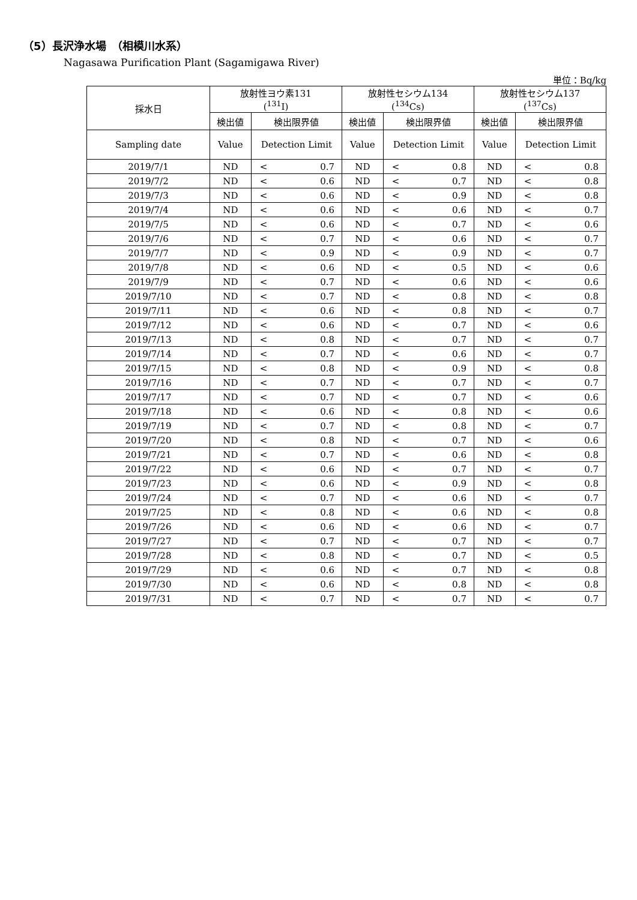（5）長沢浄水場　（相模川水系）
Nagasawa Purification Plant (Sagamigawa River)
単位：Bq/kg
| 採水日 | 放射性ヨウ素131 (<sup>131</sup>I) | | | 放射性セシウム134 (<sup>134</sup>Cs) | | | 放射性セシウム137 (<sup>137</sup>Cs) | | |
| --- | --- | --- | --- | --- | --- | --- | --- | --- | --- |
| | 検出値 | 検出限界値 | | 検出値 | 検出限界値 | | 検出値 | 検出限界値 | |
| Sampling date | Value | Detection Limit | | Value | Detection Limit | | Value | Detection Limit | |
| 2019/7/1 | ND | < | 0.7 | ND | < | 0.8 | ND | < | 0.8 |
| 2019/7/2 | ND | < | 0.6 | ND | < | 0.7 | ND | < | 0.8 |
| 2019/7/3 | ND | < | 0.6 | ND | < | 0.9 | ND | < | 0.8 |
| 2019/7/4 | ND | < | 0.6 | ND | < | 0.6 | ND | < | 0.7 |
| 2019/7/5 | ND | < | 0.6 | ND | < | 0.7 | ND | < | 0.6 |
| 2019/7/6 | ND | < | 0.7 | ND | < | 0.6 | ND | < | 0.7 |
| 2019/7/7 | ND | < | 0.9 | ND | < | 0.9 | ND | < | 0.7 |
| 2019/7/8 | ND | < | 0.6 | ND | < | 0.5 | ND | < | 0.6 |
| 2019/7/9 | ND | < | 0.7 | ND | < | 0.6 | ND | < | 0.6 |
| 2019/7/10 | ND | < | 0.7 | ND | < | 0.8 | ND | < | 0.8 |
| 2019/7/11 | ND | < | 0.6 | ND | < | 0.8 | ND | < | 0.7 |
| 2019/7/12 | ND | < | 0.6 | ND | < | 0.7 | ND | < | 0.6 |
| 2019/7/13 | ND | < | 0.8 | ND | < | 0.7 | ND | < | 0.7 |
| 2019/7/14 | ND | < | 0.7 | ND | < | 0.6 | ND | < | 0.7 |
| 2019/7/15 | ND | < | 0.8 | ND | < | 0.9 | ND | < | 0.8 |
| 2019/7/16 | ND | < | 0.7 | ND | < | 0.7 | ND | < | 0.7 |
| 2019/7/17 | ND | < | 0.7 | ND | < | 0.7 | ND | < | 0.6 |
| 2019/7/18 | ND | < | 0.6 | ND | < | 0.8 | ND | < | 0.6 |
| 2019/7/19 | ND | < | 0.7 | ND | < | 0.8 | ND | < | 0.7 |
| 2019/7/20 | ND | < | 0.8 | ND | < | 0.7 | ND | < | 0.6 |
| 2019/7/21 | ND | < | 0.7 | ND | < | 0.6 | ND | < | 0.8 |
| 2019/7/22 | ND | < | 0.6 | ND | < | 0.7 | ND | < | 0.7 |
| 2019/7/23 | ND | < | 0.6 | ND | < | 0.9 | ND | < | 0.8 |
| 2019/7/24 | ND | < | 0.7 | ND | < | 0.6 | ND | < | 0.7 |
| 2019/7/25 | ND | < | 0.8 | ND | < | 0.6 | ND | < | 0.8 |
| 2019/7/26 | ND | < | 0.6 | ND | < | 0.6 | ND | < | 0.7 |
| 2019/7/27 | ND | < | 0.7 | ND | < | 0.7 | ND | < | 0.7 |
| 2019/7/28 | ND | < | 0.8 | ND | < | 0.7 | ND | < | 0.5 |
| 2019/7/29 | ND | < | 0.6 | ND | < | 0.7 | ND | < | 0.8 |
| 2019/7/30 | ND | < | 0.6 | ND | < | 0.8 | ND | < | 0.8 |
| 2019/7/31 | ND | < | 0.7 | ND | < | 0.7 | ND | < | 0.7 |